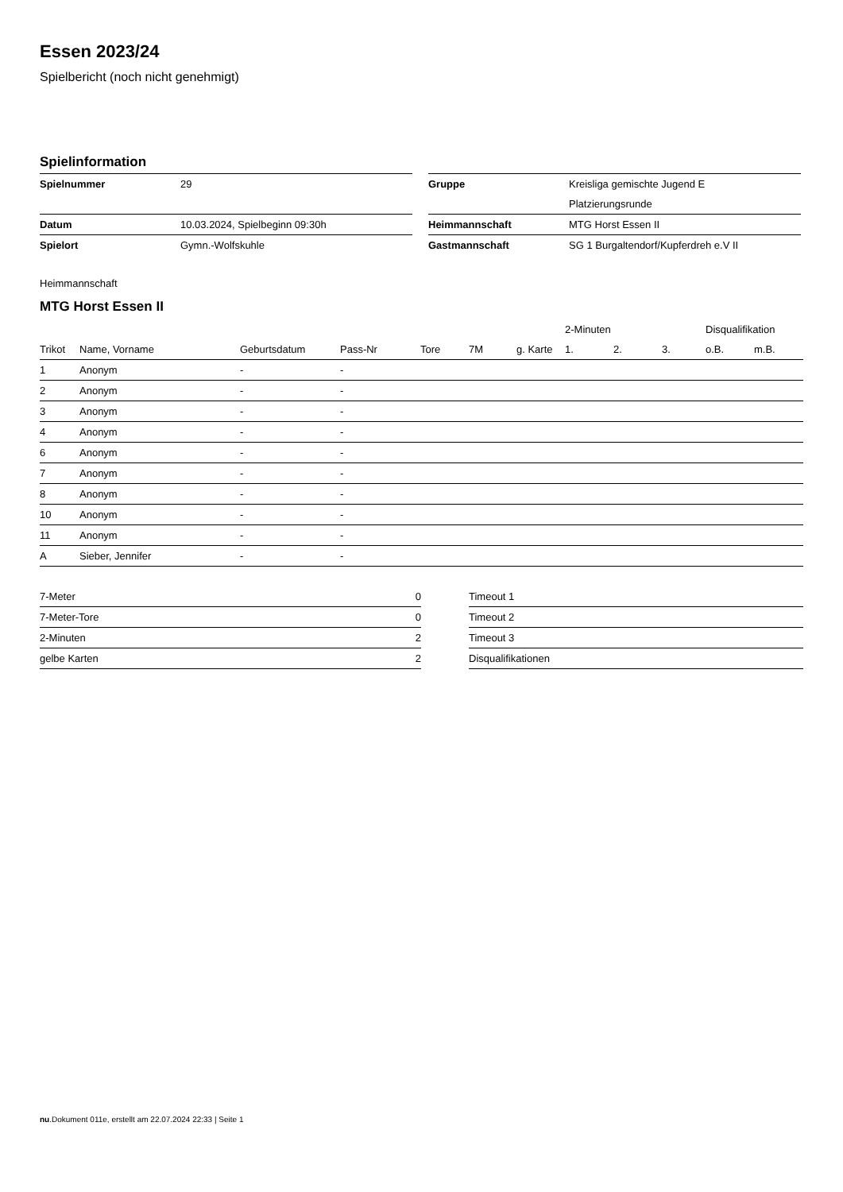Essen 2023/24
Spielbericht (noch nicht genehmigt)
Spielinformation
| Spielnummer | 29 |
| Datum | 10.03.2024, Spielbeginn 09:30h |
| Spielort | Gymn.-Wolfskuhle |
| Gruppe | Kreisliga gemischte Jugend E |
| | Platzierungsrunde |
| Heimmannschaft | MTG Horst Essen II |
| Gastmannschaft | SG 1 Burgaltendorf/Kupferdreh e.V II |
Heimmannschaft
MTG Horst Essen II
| | | | | | | | 2-Minuten | | | Disqualifikation | |
| --- | --- | --- | --- | --- | --- | --- | --- | --- | --- | --- | --- |
| Trikot | Name, Vorname | Geburtsdatum | Pass-Nr | Tore | 7M | g. Karte | 1. | 2. | 3. | o.B. | m.B. |
| 1 | Anonym | - | - | | | | | | | | |
| 2 | Anonym | - | - | | | | | | | | |
| 3 | Anonym | - | - | | | | | | | | |
| 4 | Anonym | - | - | | | | | | | | |
| 6 | Anonym | - | - | | | | | | | | |
| 7 | Anonym | - | - | | | | | | | | |
| 8 | Anonym | - | - | | | | | | | | |
| 10 | Anonym | - | - | | | | | | | | |
| 11 | Anonym | - | - | | | | | | | | |
| A | Sieber, Jennifer | - | - | | | | | | | | |
| 7-Meter | 0 |
| 7-Meter-Tore | 0 |
| 2-Minuten | 2 |
| gelbe Karten | 2 |
| Timeout 1 |
| Timeout 2 |
| Timeout 3 |
| Disqualifikationen |
nu.Dokument 011e, erstellt am 22.07.2024 22:33 | Seite 1